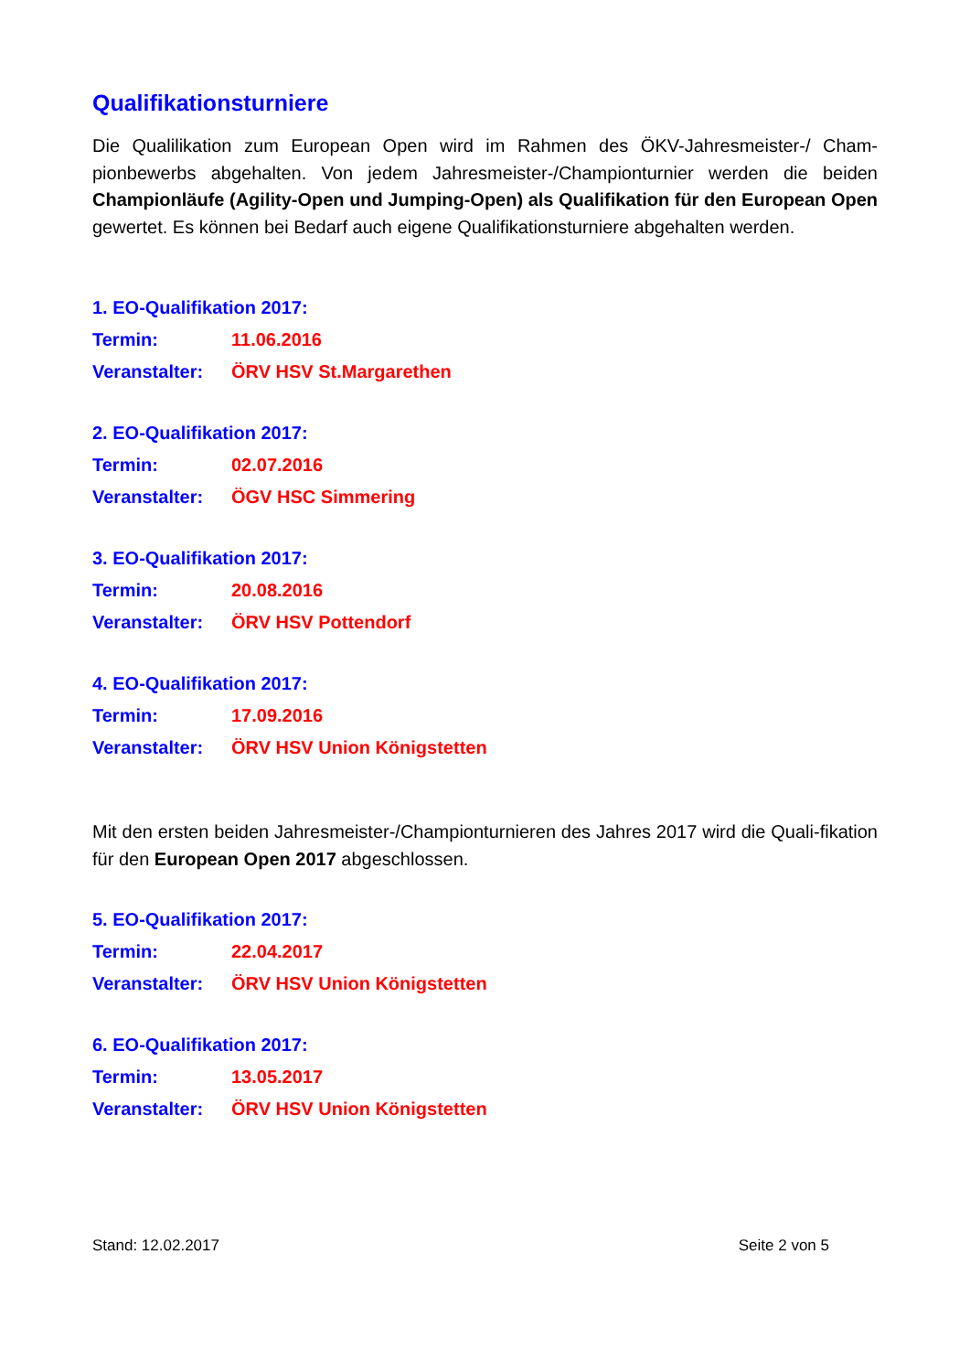Qualifikationsturniere
Die Qualilikation zum European Open wird im Rahmen des ÖKV-Jahresmeister-/ Cham-pionbewerbs abgehalten. Von jedem Jahresmeister-/Championturnier werden die beiden Championläufe (Agility-Open und Jumping-Open) als Qualifikation für den European Open gewertet. Es können bei Bedarf auch eigene Qualifikationsturniere abgehalten werden.
1. EO-Qualifikation 2017:
Termin: 11.06.2016
Veranstalter: ÖRV HSV St.Margarethen
2. EO-Qualifikation 2017:
Termin: 02.07.2016
Veranstalter: ÖGV HSC Simmering
3. EO-Qualifikation 2017:
Termin: 20.08.2016
Veranstalter: ÖRV HSV Pottendorf
4. EO-Qualifikation 2017:
Termin: 17.09.2016
Veranstalter: ÖRV HSV Union Königstetten
Mit den ersten beiden Jahresmeister-/Championturnieren des Jahres 2017 wird die Quali-fikation für den European Open 2017 abgeschlossen.
5. EO-Qualifikation 2017:
Termin: 22.04.2017
Veranstalter: ÖRV HSV Union Königstetten
6. EO-Qualifikation 2017:
Termin: 13.05.2017
Veranstalter: ÖRV HSV Union Königstetten
Stand: 12.02.2017 Seite 2 von 5